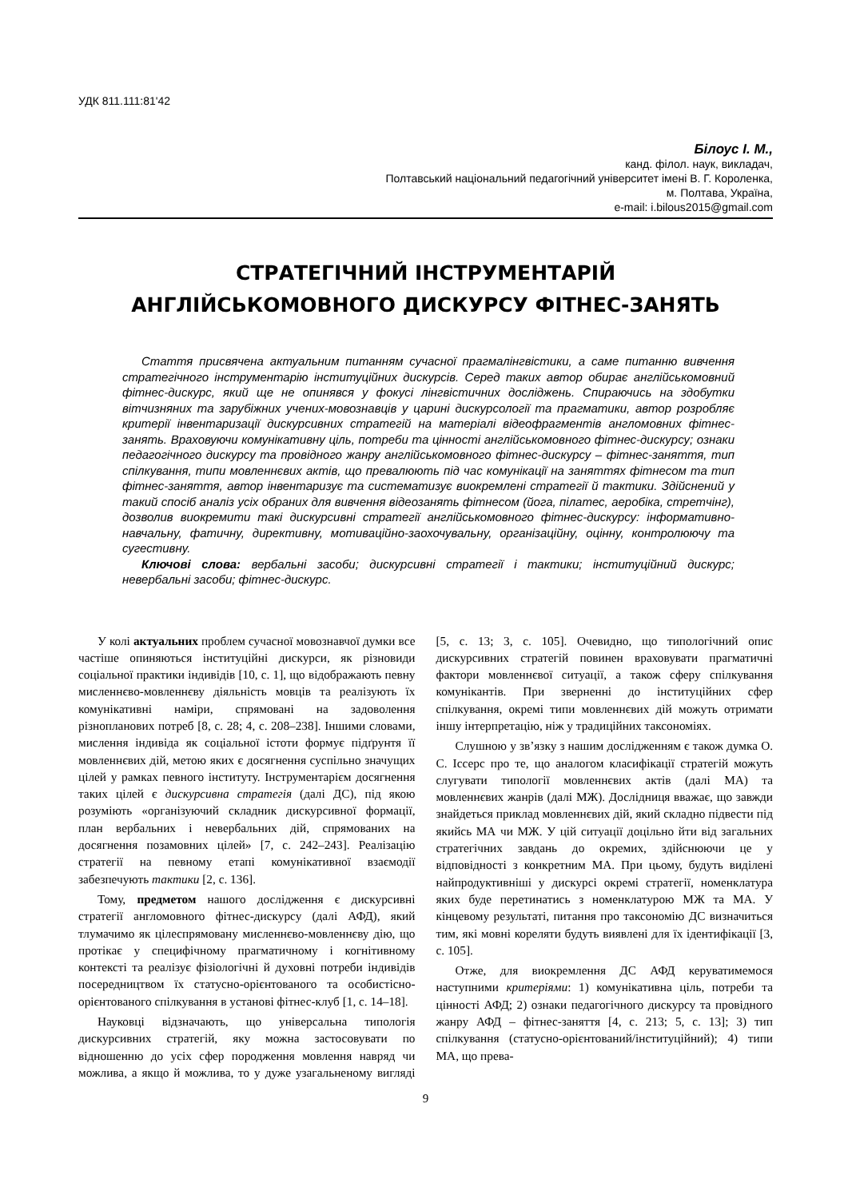УДК 811.111:81'42
Білоус І. М.,
канд. філол. наук, викладач,
Полтавський національний педагогічний університет імені В. Г. Короленка,
м. Полтава, Україна,
e-mail: i.bilous2015@gmail.com
СТРАТЕГІЧНИЙ ІНСТРУМЕНТАРІЙ
АНГЛІЙСЬКОМОВНОГО ДИСКУРСУ ФІТНЕС-ЗАНЯТЬ
Стаття присвячена актуальним питанням сучасної прагмалінгвістики, а саме питанню вивчення стратегічного інструментарію інституційних дискурсів. Серед таких автор обирає англійськомовний фітнес-дискурс, який ще не опинявся у фокусі лінгвістичних досліджень. Спираючись на здобутки вітчизняних та зарубіжних учених-мовознавців у царині дискурсології та прагматики, автор розробляє критерії інвентаризації дискурсивних стратегій на матеріалі відеофрагментів англомовних фітнес-занять. Враховуючи комунікативну ціль, потреби та цінності англійськомовного фітнес-дискурсу; ознаки педагогічного дискурсу та провідного жанру англійськомовного фітнес-дискурсу – фітнес-заняття, тип спілкування, типи мовленнєвих актів, що превалюють під час комунікації на заняттях фітнесом та тип фітнес-заняття, автор інвентаризує та систематизує виокремлені стратегії й тактики. Здійснений у такий спосіб аналіз усіх обраних для вивчення відеозанять фітнесом (йога, пілатес, аеробіка, стретчінг), дозволив виокремити такі дискурсивні стратегії англійськомовного фітнес-дискурсу: інформативно-навчальну, фатичну, директивну, мотиваційно-заохочувальну, організаційну, оцінну, контролюючу та сугестивну.
Ключові слова: вербальні засоби; дискурсивні стратегії і тактики; інституційний дискурс; невербальні засоби; фітнес-дискурс.
У колі актуальних проблем сучасної мовознавчої думки все частіше опиняються інституційні дискурси, як різновиди соціальної практики індивідів [10, с. 1], що відображають певну мисленнєво-мовленнєву діяльність мовців та реалізують їх комунікативні наміри, спрямовані на задоволення різнопланових потреб [8, с. 28; 4, с. 208–238]. Іншими словами, мислення індивіда як соціальної істоти формує підґрунтя її мовленнєвих дій, метою яких є досягнення суспільно значущих цілей у рамках певного інституту. Інструментарієм досягнення таких цілей є дискурсивна стратегія (далі ДС), під якою розуміють «організуючий складник дискурсивної формації, план вербальних і невербальних дій, спрямованих на досягнення позамовних цілей» [7, с. 242–243]. Реалізацію стратегії на певному етапі комунікативної взаємодії забезпечують тактики [2, с. 136].
Тому, предметом нашого дослідження є дискурсивні стратегії англомовного фітнес-дискурсу (далі АФД), який тлумачимо як цілеспрямовану мисленнєво-мовленнєву дію, що протікає у специфічному прагматичному і когнітивному контексті та реалізує фізіологічні й духовні потреби індивідів посередництвом їх статусно-орієнтованого та особистісно-орієнтованого спілкування в установі фітнес-клуб [1, с. 14–18].
Науковці відзначають, що універсальна типологія дискурсивних стратегій, яку можна застосовувати по відношенню до усіх сфер породження мовлення навряд чи можлива, а якщо й можлива, то у дуже узагальненому вигляді [5, с. 13; 3, с. 105]. Очевидно, що типологічний опис дискурсивних стратегій повинен враховувати прагматичні фактори мовленнєвої ситуації, а також сферу спілкування комунікантів. При зверненні до інституційних сфер спілкування, окремі типи мовленнєвих дій можуть отримати іншу інтерпретацію, ніж у традиційних таксономіях.
Слушною у зв’язку з нашим дослідженням є також думка О. С. Іссерс про те, що аналогом класифікації стратегій можуть слугувати типології мовленнєвих актів (далі МА) та мовленнєвих жанрів (далі МЖ). Дослідниця вважає, що завжди знайдеться приклад мовленнєвих дій, який складно підвести під якийсь МА чи МЖ. У цій ситуації доцільно йти від загальних стратегічних завдань до окремих, здійснюючи це у відповідності з конкретним МА. При цьому, будуть виділені найпродуктивніші у дискурсі окремі стратегії, номенклатура яких буде перетинатись з номенклатурою МЖ та МА. У кінцевому результаті, питання про таксономію ДС визначиться тим, які мовні кореляти будуть виявлені для їх ідентифікації [3, с. 105].
Отже, для виокремлення ДС АФД керуватимемося наступними критеріями: 1) комунікативна ціль, потреби та цінності АФД; 2) ознаки педагогічного дискурсу та провідного жанру АФД – фітнес-заняття [4, с. 213; 5, с. 13]; 3) тип спілкування (статусно-орієнтований/інституційний); 4) типи МА, що прева-
9